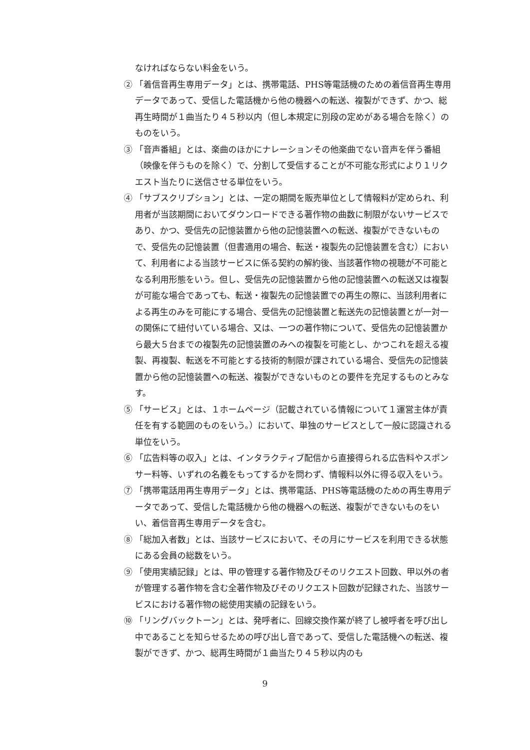なければならない料金をいう。
② 「着信音再生専用データ」とは、携帯電話、PHS等電話機のための着信音再生専用データであって、受信した電話機から他の機器への転送、複製ができず、かつ、総再生時間が１曲当たり４５秒以内（但し本規定に別段の定めがある場合を除く）のものをいう。
③ 「音声番組」とは、楽曲のほかにナレーションその他楽曲でない音声を伴う番組（映像を伴うものを除く）で、分割して受信することが不可能な形式により１リクエスト当たりに送信させる単位をいう。
④ 「サブスクリプション」とは、一定の期間を販売単位として情報料が定められ、利用者が当該期間においてダウンロードできる著作物の曲数に制限がないサービスであり、かつ、受信先の記憶装置から他の記憶装置への転送、複製ができないもので、受信先の記憶装置（但書適用の場合、転送・複製先の記憶装置を含む）において、利用者による当該サービスに係る契約の解約後、当該著作物の視聴が不可能となる利用形態をいう。但し、受信先の記憶装置から他の記憶装置への転送又は複製が可能な場合であっても、転送・複製先の記憶装置での再生の際に、当該利用者による再生のみを可能にする場合、受信先の記憶装置と転送先の記憶装置とが一対一の関係にて紐付いている場合、又は、一つの著作物について、受信先の記憶装置から最大５台までの複製先の記憶装置のみへの複製を可能とし、かつこれを超える複製、再複製、転送を不可能とする技術的制限が課されている場合、受信先の記憶装置から他の記憶装置への転送、複製ができないものとの要件を充足するものとみなす。
⑤ 「サービス」とは、１ホームページ（記載されている情報について１運営主体が責任を有する範囲のものをいう。）において、単独のサービスとして一般に認識される単位をいう。
⑥ 「広告料等の収入」とは、インタラクティブ配信から直接得られる広告料やスポンサー料等、いずれの名義をもってするかを問わず、情報料以外に得る収入をいう。
⑦ 「携帯電話用再生専用データ」とは、携帯電話、PHS等電話機のための再生専用データであって、受信した電話機から他の機器への転送、複製ができないものをいい、着信音再生専用データを含む。
⑧ 「総加入者数」とは、当該サービスにおいて、その月にサービスを利用できる状態にある会員の総数をいう。
⑨ 「使用実績記録」とは、甲の管理する著作物及びそのリクエスト回数、甲以外の者が管理する著作物を含む全著作物及びそのリクエスト回数が記録された、当該サービスにおける著作物の総使用実績の記録をいう。
⑩ 「リングバックトーン」とは、発呼者に、回線交換作業が終了し被呼者を呼び出し中であることを知らせるための呼び出し音であって、受信した電話機への転送、複製ができず、かつ、総再生時間が１曲当たり４５秒以内のも
9